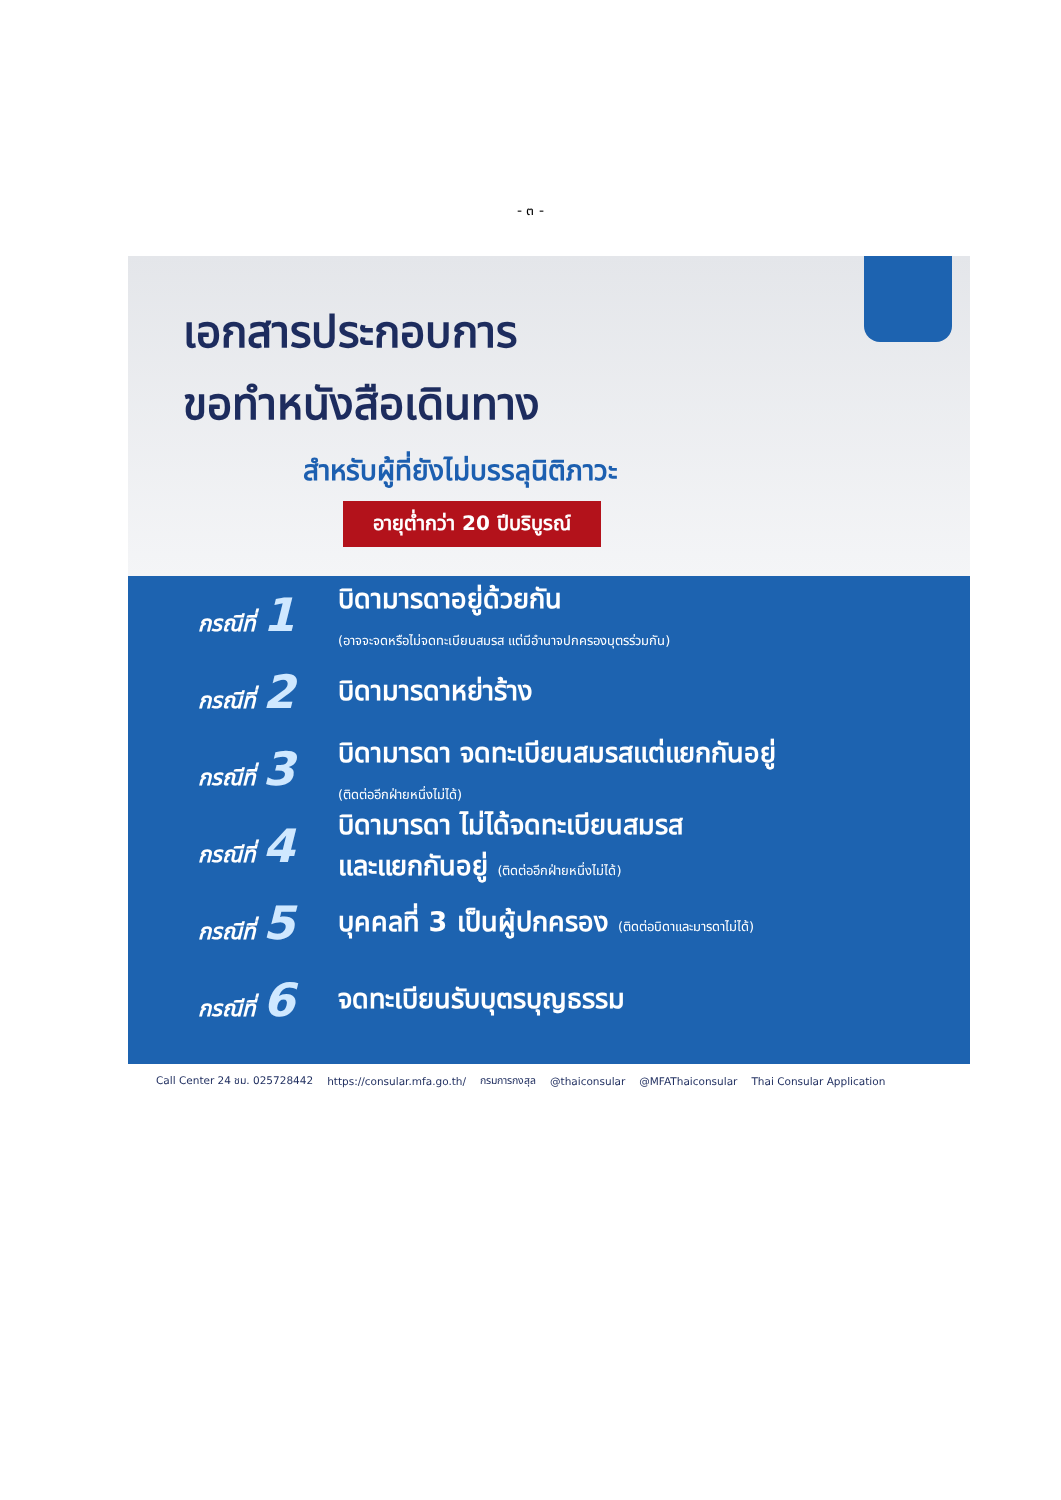- ๓ -
เอกสารประกอบการ
ขอทำหนังสือเดินทาง
สำหรับผู้ที่ยังไม่บรรลุนิติภาวะ
อายุต่ำกว่า 20 ปีบริบูรณ์
กรณีที่ 1
บิดามารดาอยู่ด้วยกัน
(อาจจะจดหรือไม่จดทะเบียนสมรส แต่มีอำนาจปกครองบุตรร่วมกัน)
กรณีที่ 2
บิดามารดาหย่าร้าง
กรณีที่ 3
บิดามารดา จดทะเบียนสมรสแต่แยกกันอยู่
(ติดต่ออีกฝ่ายหนึ่งไม่ได้)
กรณีที่ 4
บิดามารดา ไม่ได้จดทะเบียนสมรส
และแยกกันอยู่ (ติดต่ออีกฝ่ายหนึ่งไม่ได้)
กรณีที่ 5
บุคคลที่ 3 เป็นผู้ปกครอง (ติดต่อบิดาและมารดาไม่ได้)
กรณีที่ 6
จดทะเบียนรับบุตรบุญธรรม
Call Center 24 ชม. 025728442 https://consular.mfa.go.th/ กรมการกงสุล @thaiconsular @MFAThaiconsular Thai Consular Application